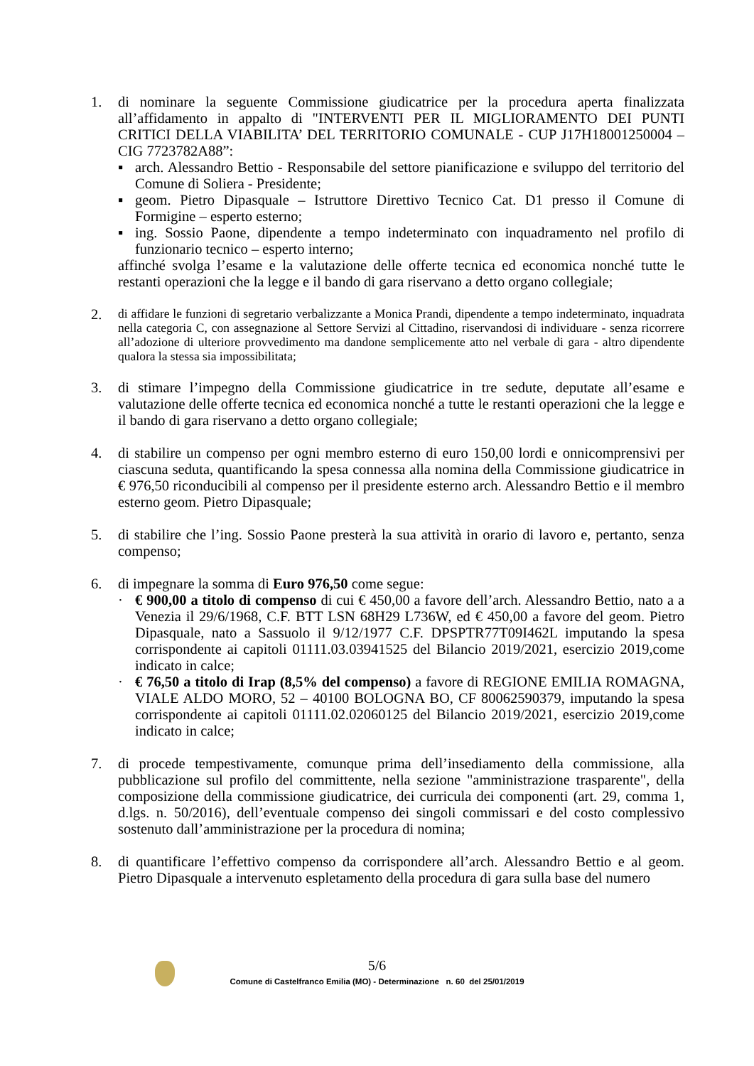1. di nominare la seguente Commissione giudicatrice per la procedura aperta finalizzata all’affidamento in appalto di "INTERVENTI PER IL MIGLIORAMENTO DEI PUNTI CRITICI DELLA VIABILITA’ DEL TERRITORIO COMUNALE - CUP J17H18001250004 – CIG 7723782A88”:
▪ arch. Alessandro Bettio - Responsabile del settore pianificazione e sviluppo del territorio del Comune di Soliera - Presidente;
▪ geom. Pietro Dipasquale – Istruttore Direttivo Tecnico Cat. D1 presso il Comune di Formigine – esperto esterno;
▪ ing. Sossio Paone, dipendente a tempo indeterminato con inquadramento nel profilo di funzionario tecnico – esperto interno;
affinché svolga l’esame e la valutazione delle offerte tecnica ed economica nonché tutte le restanti operazioni che la legge e il bando di gara riservano a detto organo collegiale;
2.
di affidare le funzioni di segretario verbalizzante a Monica Prandi, dipendente a tempo indeterminato, inquadrata nella categoria C, con assegnazione al Settore Servizi al Cittadino, riservandosi di individuare - senza ricorrere all’adozione di ulteriore provvedimento ma dandone semplicemente atto nel verbale di gara - altro dipendente qualora la stessa sia impossibilitata;
3. di stimare l’impegno della Commissione giudicatrice in tre sedute, deputate all’esame e valutazione delle offerte tecnica ed economica nonché a tutte le restanti operazioni che la legge e il bando di gara riservano a detto organo collegiale;
4. di stabilire un compenso per ogni membro esterno di euro 150,00 lordi e onnicomprensivi per ciascuna seduta, quantificando la spesa connessa alla nomina della Commissione giudicatrice in € 976,50 riconducibili al compenso per il presidente esterno arch. Alessandro Bettio e il membro esterno geom. Pietro Dipasquale;
5. di stabilire che l’ing. Sossio Paone presterà la sua attività in orario di lavoro e, pertanto, senza compenso;
6. di impegnare la somma di Euro 976,50 come segue:
· € 900,00 a titolo di compenso di cui € 450,00 a favore dell’arch. Alessandro Bettio, nato a a Venezia il 29/6/1968, C.F. BTT LSN 68H29 L736W, ed € 450,00 a favore del geom. Pietro Dipasquale, nato a Sassuolo il 9/12/1977 C.F. DPSPTR77T09I462L imputando la spesa corrispondente ai capitoli 01111.03.03941525 del Bilancio 2019/2021, esercizio 2019,come indicato in calce;
· € 76,50 a titolo di Irap (8,5% del compenso) a favore di REGIONE EMILIA ROMAGNA, VIALE ALDO MORO, 52 – 40100 BOLOGNA BO, CF 80062590379, imputando la spesa corrispondente ai capitoli 01111.02.02060125 del Bilancio 2019/2021, esercizio 2019,come indicato in calce;
7. di procede tempestivamente, comunque prima dell’insediamento della commissione, alla pubblicazione sul profilo del committente, nella sezione "amministrazione trasparente", della composizione della commissione giudicatrice, dei curricula dei componenti (art. 29, comma 1, d.lgs. n. 50/2016), dell’eventuale compenso dei singoli commissari e del costo complessivo sostenuto dall’amministrazione per la procedura di nomina;
8. di quantificare l’effettivo compenso da corrispondere all’arch. Alessandro Bettio e al geom. Pietro Dipasquale a intervenuto espletamento della procedura di gara sulla base del numero
5/6
Comune di Castelfranco Emilia (MO) - Determinazione n. 60 del 25/01/2019